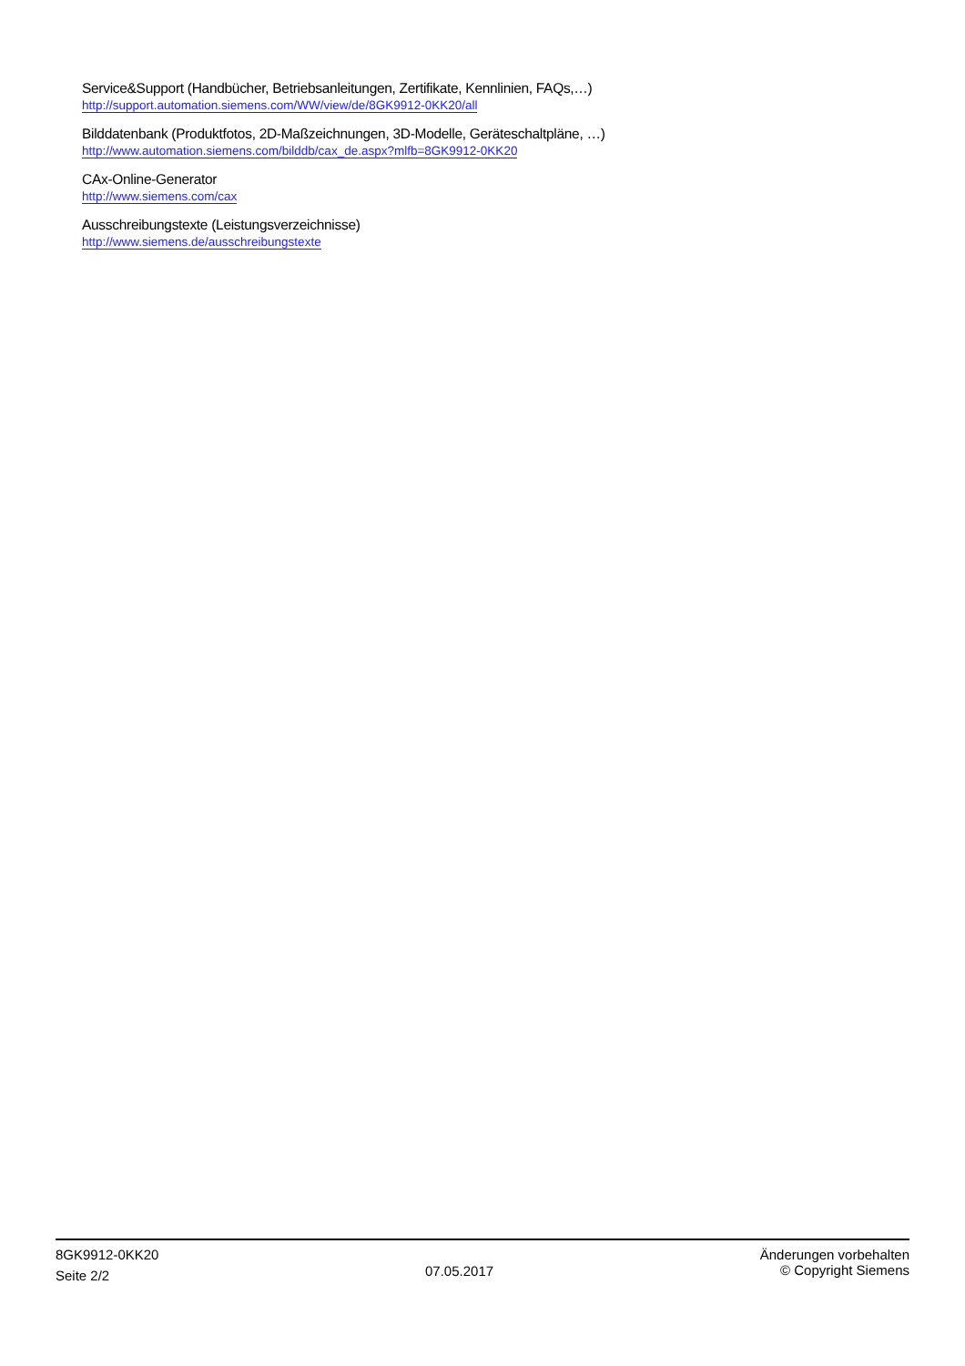Service&Support (Handbücher, Betriebsanleitungen, Zertifikate, Kennlinien, FAQs,…)
http://support.automation.siemens.com/WW/view/de/8GK9912-0KK20/all
Bilddatenbank (Produktfotos, 2D-Maßzeichnungen, 3D-Modelle, Geräteschaltpläne, …)
http://www.automation.siemens.com/bilddb/cax_de.aspx?mlfb=8GK9912-0KK20
CAx-Online-Generator
http://www.siemens.com/cax
Ausschreibungstexte (Leistungsverzeichnisse)
http://www.siemens.de/ausschreibungstexte
8GK9912-0KK20
Seite 2/2
07.05.2017
Änderungen vorbehalten
© Copyright Siemens